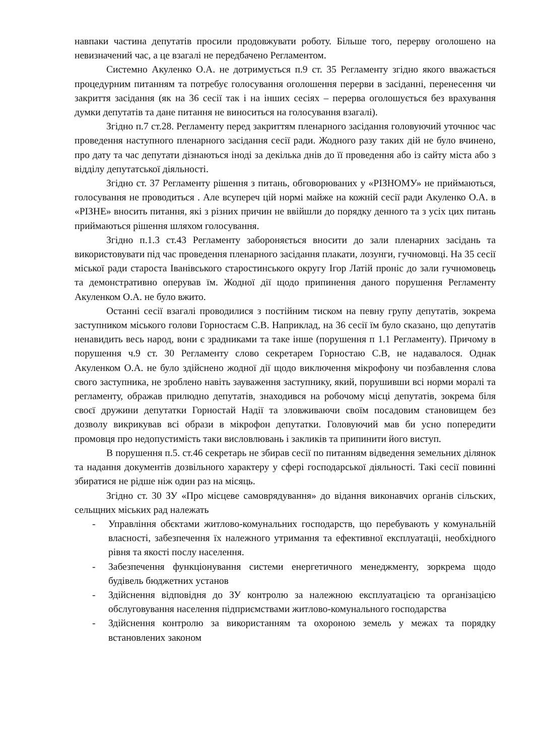навпаки частина депутатів просили продовжувати роботу. Більше того, перерву оголошено на невизначений час, а це взагалі не передбачено Регламентом.
Системно Акуленко О.А. не дотримується п.9 ст. 35 Регламенту згідно якого вважається процедурним питанням та потребує голосування оголошення перерви в засіданні, перенесення чи закриття засідання (як на 36 сесії так і на інших сесіях – перерва оголошується без врахування думки депутатів та дане питання не виноситься на голосування взагалі).
Згідно п.7 ст.28. Регламенту перед закриттям пленарного засідання головуючий уточнює час проведення наступного пленарного засідання сесії ради. Жодного разу таких дій не було вчинено, про дату та час депутати дізнаються іноді за декілька днів до її проведення або із сайту міста або з відділу депутатської діяльності.
Згідно ст. 37 Регламенту рішення з питань, обговорюваних у «РІЗНОМУ» не приймаються, голосування не проводиться . Але всупереч цій нормі майже на кожній сесії ради Акуленко О.А. в «РІЗНЕ» вносить питання, які з різних причин не ввійшли до порядку денного та з усіх цих питань приймаються рішення шляхом голосування.
Згідно п.1.3 ст.43 Регламенту забороняється вносити до зали пленарних засідань та використовувати під час проведення пленарного засідання плакати, лозунги, гучномовці. На 35 сесії міської ради староста Іванівського старостинського округу Ігор Латій проніс до зали гучномовець та демонстративно оперував їм. Жодної дії щодо припинення даного порушення Регламенту Акуленком О.А. не було вжито.
Останні сесії взагалі проводилися з постійним тиском на певну групу депутатів, зокрема заступником міського голови Горностаєм С.В. Наприклад, на 36 сесії їм було сказано, що депутатів ненавидить весь народ, вони є зрадниками та таке інше (порушення п 1.1 Регламенту). Причому в порушення ч.9 ст. 30 Регламенту слово секретарем Горностаю С.В, не надавалося. Однак Акуленком О.А. не було здійснено жодної дії щодо виключення мікрофону чи позбавлення слова свого заступника, не зроблено навіть зауваження заступнику, який, порушивши всі норми моралі та регламенту, ображав прилюдно депутатів, знаходився на робочому місці депутатів, зокрема біля своєї дружини депутатки Горностай Надії та зловживаючи своїм посадовим становищем без дозволу викрикував всі образи в мікрофон депутатки. Головуючий мав би усно попередити промовця про недопустимість таки висловлювань і закликів та припинити його виступ.
В порушення п.5. ст.46 секретарь не збирав сесії по питанням відведення земельних ділянок та надання документів дозвільного характеру у сфері господарської діяльності. Такі сесії повинні збиратися не рідше ніж один раз на місяць.
Згідно ст. 30 ЗУ «Про місцеве самоврядування» до відання виконавчих органів сільских, сельщних міських рад належать
- Управління обєктами житлово-комунальних господарств, що перебувають у комунальній власності, забезпечення їх належного утримання та ефективної експлуатаціі, необхідного рівня та якості послу населення.
- Забезпечення функціонування системи енергетичного менеджменту, зоркрема щодо будівель бюджетних установ
- Здійснення відповідня до ЗУ контролю за належною експлуатацією та організацією обслуговування населення підприємствами житлово-комунального господарства
- Здійснення контролю за використанням та охороною земель у межах та порядку встановлених законом